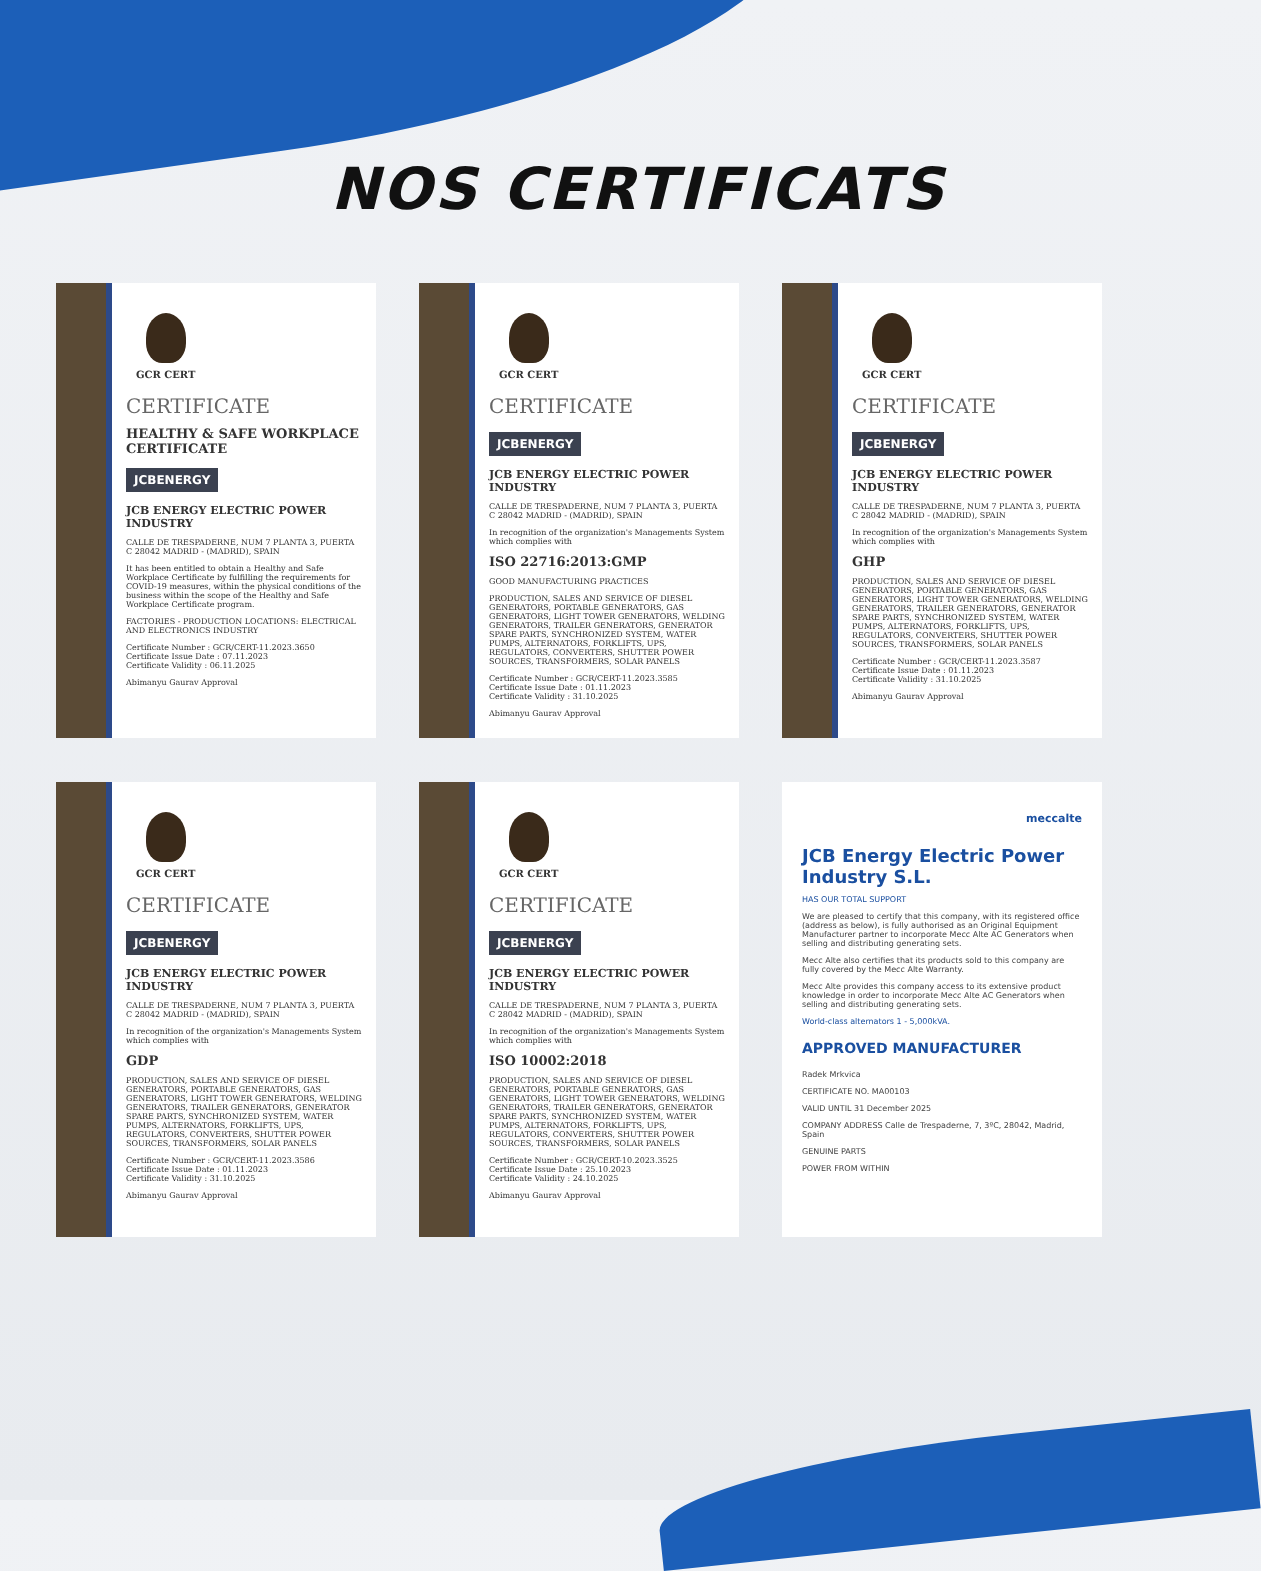NOS CERTIFICATS
GCR CERT
CERTIFICATE
HEALTHY & SAFE WORKPLACE CERTIFICATE
JCBENERGY
JCB ENERGY ELECTRIC POWER INDUSTRY
CALLE DE TRESPADERNE, NUM 7 PLANTA 3, PUERTA C 28042 MADRID - (MADRID), SPAIN
It has been entitled to obtain a Healthy and Safe Workplace Certificate by fulfilling the requirements for COVID-19 measures, within the physical conditions of the business within the scope of the Healthy and Safe Workplace Certificate program.
FACTORIES - PRODUCTION LOCATIONS: ELECTRICAL AND ELECTRONICS INDUSTRY
Certificate Number : GCR/CERT-11.2023.3650
Certificate Issue Date : 07.11.2023
Certificate Validity : 06.11.2025
Abimanyu Gaurav Approval
GCR CERT
CERTIFICATE
JCBENERGY
JCB ENERGY ELECTRIC POWER INDUSTRY
CALLE DE TRESPADERNE, NUM 7 PLANTA 3, PUERTA C 28042 MADRID - (MADRID), SPAIN
In recognition of the organization's Managements System which complies with
ISO 22716:2013:GMP
GOOD MANUFACTURING PRACTICES
PRODUCTION, SALES AND SERVICE OF DIESEL GENERATORS, PORTABLE GENERATORS, GAS GENERATORS, LIGHT TOWER GENERATORS, WELDING GENERATORS, TRAILER GENERATORS, GENERATOR SPARE PARTS, SYNCHRONIZED SYSTEM, WATER PUMPS, ALTERNATORS, FORKLIFTS, UPS, REGULATORS, CONVERTERS, SHUTTER POWER SOURCES, TRANSFORMERS, SOLAR PANELS
Certificate Number : GCR/CERT-11.2023.3585
Certificate Issue Date : 01.11.2023
Certificate Validity : 31.10.2025
Abimanyu Gaurav Approval
GCR CERT
CERTIFICATE
JCBENERGY
JCB ENERGY ELECTRIC POWER INDUSTRY
CALLE DE TRESPADERNE, NUM 7 PLANTA 3, PUERTA C 28042 MADRID - (MADRID), SPAIN
In recognition of the organization's Managements System which complies with
GHP
PRODUCTION, SALES AND SERVICE OF DIESEL GENERATORS, PORTABLE GENERATORS, GAS GENERATORS, LIGHT TOWER GENERATORS, WELDING GENERATORS, TRAILER GENERATORS, GENERATOR SPARE PARTS, SYNCHRONIZED SYSTEM, WATER PUMPS, ALTERNATORS, FORKLIFTS, UPS, REGULATORS, CONVERTERS, SHUTTER POWER SOURCES, TRANSFORMERS, SOLAR PANELS
Certificate Number : GCR/CERT-11.2023.3587
Certificate Issue Date : 01.11.2023
Certificate Validity : 31.10.2025
Abimanyu Gaurav Approval
GCR CERT
CERTIFICATE
JCBENERGY
JCB ENERGY ELECTRIC POWER INDUSTRY
CALLE DE TRESPADERNE, NUM 7 PLANTA 3, PUERTA C 28042 MADRID - (MADRID), SPAIN
In recognition of the organization's Managements System which complies with
GDP
PRODUCTION, SALES AND SERVICE OF DIESEL GENERATORS, PORTABLE GENERATORS, GAS GENERATORS, LIGHT TOWER GENERATORS, WELDING GENERATORS, TRAILER GENERATORS, GENERATOR SPARE PARTS, SYNCHRONIZED SYSTEM, WATER PUMPS, ALTERNATORS, FORKLIFTS, UPS, REGULATORS, CONVERTERS, SHUTTER POWER SOURCES, TRANSFORMERS, SOLAR PANELS
Certificate Number : GCR/CERT-11.2023.3586
Certificate Issue Date : 01.11.2023
Certificate Validity : 31.10.2025
Abimanyu Gaurav Approval
GCR CERT
CERTIFICATE
JCBENERGY
JCB ENERGY ELECTRIC POWER INDUSTRY
CALLE DE TRESPADERNE, NUM 7 PLANTA 3, PUERTA C 28042 MADRID - (MADRID), SPAIN
In recognition of the organization's Managements System which complies with
ISO 10002:2018
PRODUCTION, SALES AND SERVICE OF DIESEL GENERATORS, PORTABLE GENERATORS, GAS GENERATORS, LIGHT TOWER GENERATORS, WELDING GENERATORS, TRAILER GENERATORS, GENERATOR SPARE PARTS, SYNCHRONIZED SYSTEM, WATER PUMPS, ALTERNATORS, FORKLIFTS, UPS, REGULATORS, CONVERTERS, SHUTTER POWER SOURCES, TRANSFORMERS, SOLAR PANELS
Certificate Number : GCR/CERT-10.2023.3525
Certificate Issue Date : 25.10.2023
Certificate Validity : 24.10.2025
Abimanyu Gaurav Approval
meccalte
JCB Energy Electric Power Industry S.L.
HAS OUR TOTAL SUPPORT
We are pleased to certify that this company, with its registered office (address as below), is fully authorised as an Original Equipment Manufacturer partner to incorporate Mecc Alte AC Generators when selling and distributing generating sets.
Mecc Alte also certifies that its products sold to this company are fully covered by the Mecc Alte Warranty.
Mecc Alte provides this company access to its extensive product knowledge in order to incorporate Mecc Alte AC Generators when selling and distributing generating sets.
World-class alternators 1 - 5,000kVA.
APPROVED MANUFACTURER
Radek Mrkvica
CERTIFICATE NO. MA00103
VALID UNTIL 31 December 2025
COMPANY ADDRESS Calle de Trespaderne, 7, 3ºC, 28042, Madrid, Spain
GENUINE PARTS
POWER FROM WITHIN